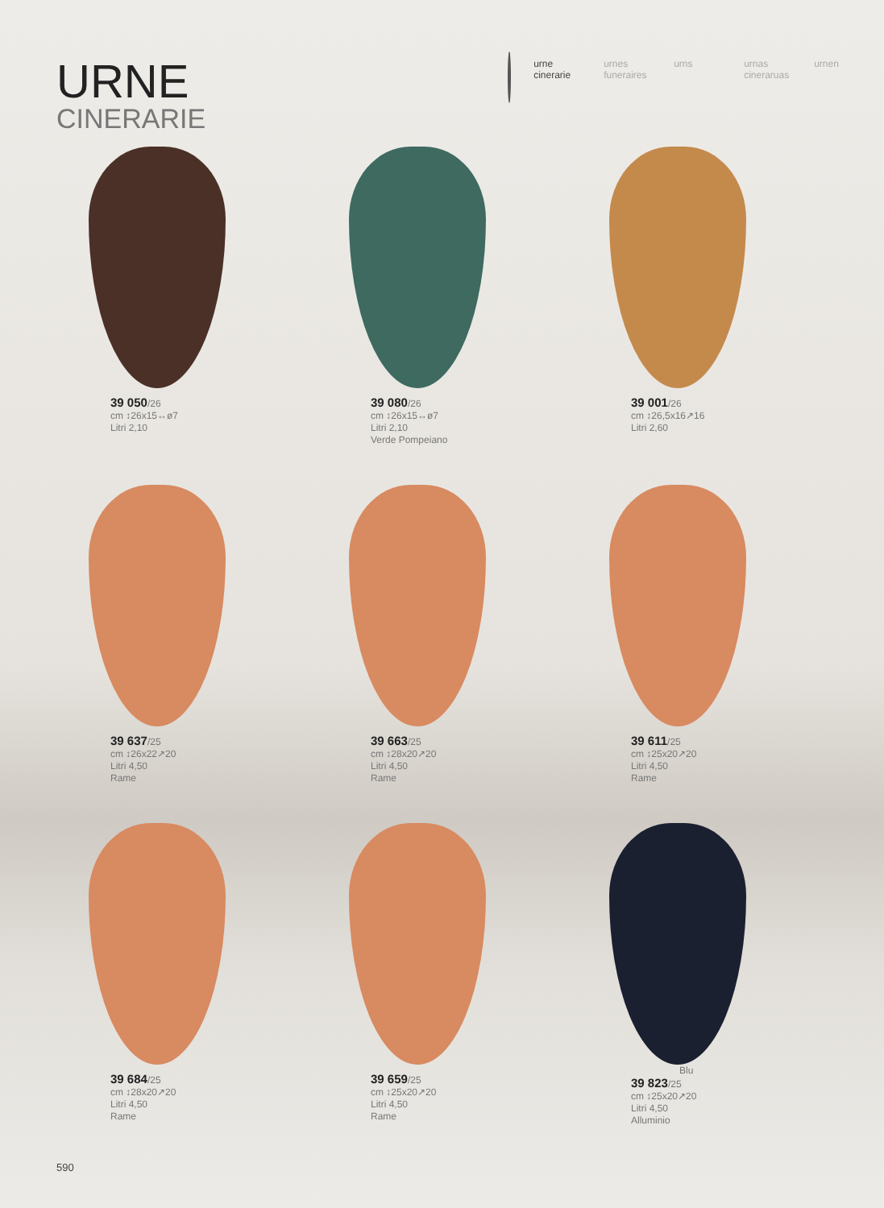URNE
CINERARIE
urne
cinerarie
urnes
funeraires
urns urnas
cineraruas
urnen
39 050/26
cm ↕26x15↔ø7
Litri 2,10
39 080/26
cm ↕26x15↔ø7
Litri 2,10
Verde Pompeiano
39 001/26
cm ↕26,5x16↗16
Litri 2,60
39 637/25
cm ↕26x22↗20
Litri 4,50
Rame
39 663/25
cm ↕28x20↗20
Litri 4,50
Rame
39 611/25
cm ↕25x20↗20
Litri 4,50
Rame
39 684/25
cm ↕28x20↗20
Litri 4,50
Rame
39 659/25
cm ↕25x20↗20
Litri 4,50
Rame
Blu
39 823/25
cm ↕25x20↗20
Litri 4,50
Alluminio
590